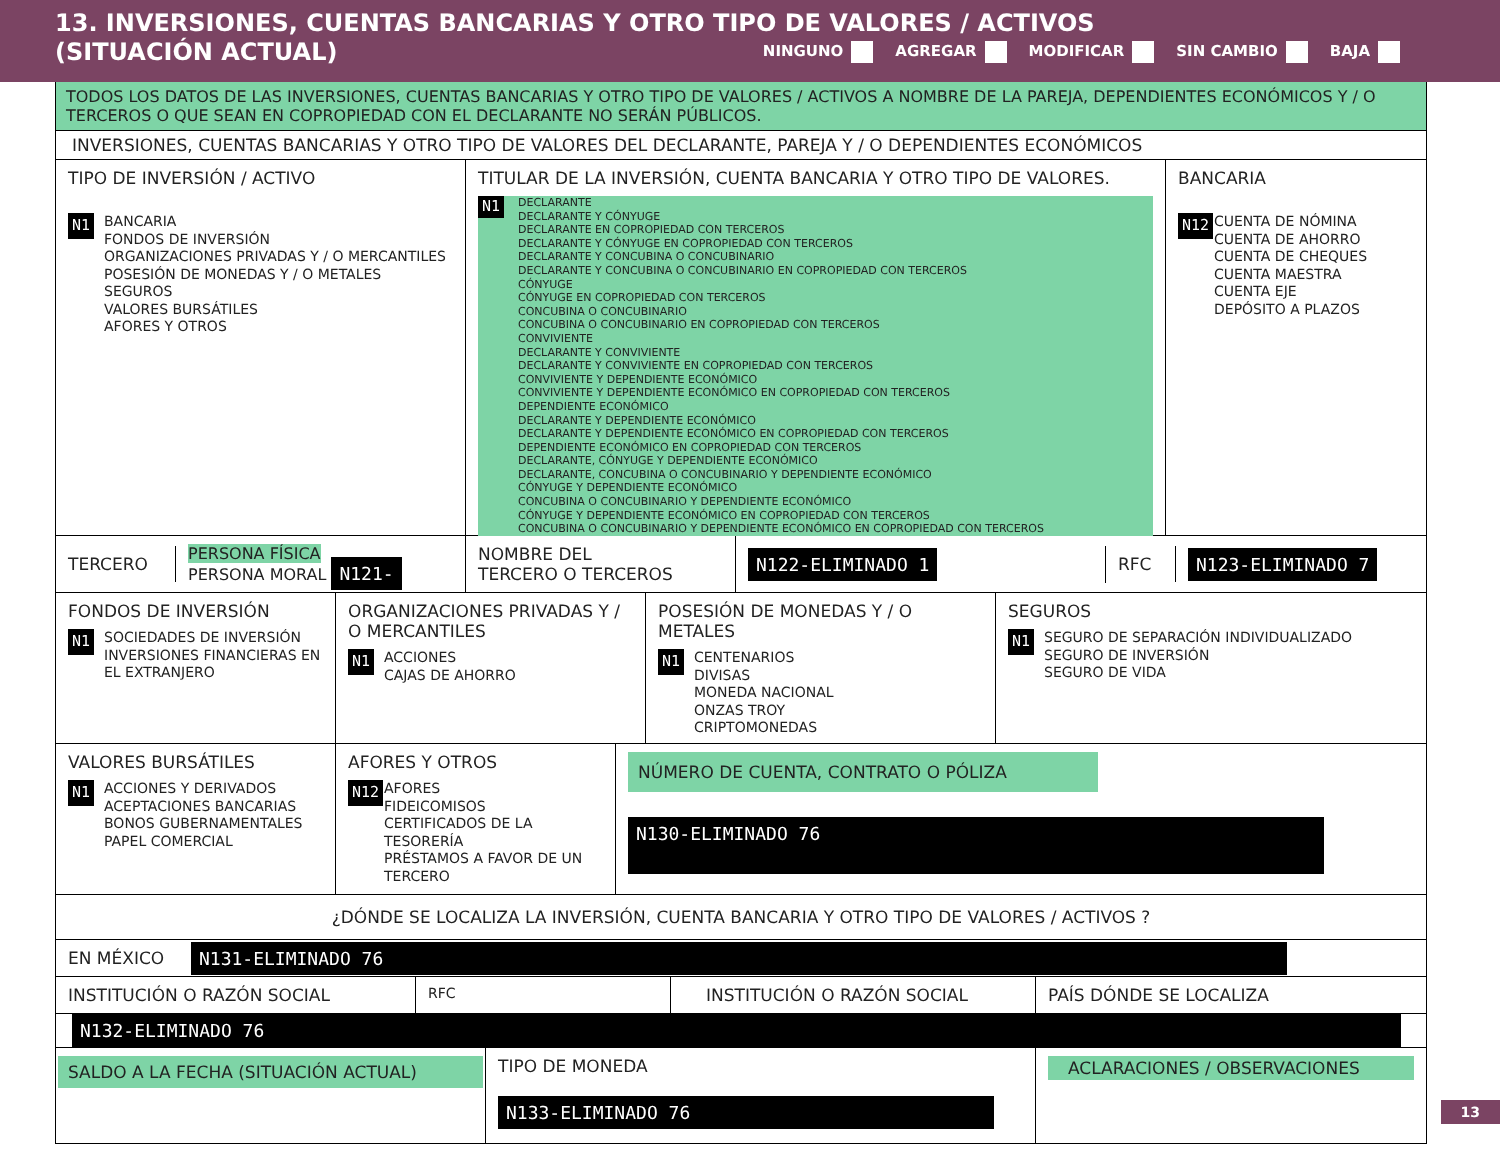13. INVERSIONES, CUENTAS BANCARIAS Y OTRO TIPO DE VALORES / ACTIVOS
(SITUACIÓN ACTUAL) NINGUNO AGREGAR MODIFICAR SIN CAMBIO BAJA
TODOS LOS DATOS DE LAS INVERSIONES, CUENTAS BANCARIAS Y OTRO TIPO DE VALORES / ACTIVOS A NOMBRE DE LA PAREJA, DEPENDIENTES ECONÓMICOS Y / O TERCEROS O QUE SEAN EN COPROPIEDAD CON EL DECLARANTE NO SERÁN PÚBLICOS.
INVERSIONES, CUENTAS BANCARIAS Y OTRO TIPO DE VALORES DEL DECLARANTE, PAREJA Y / O DEPENDIENTES ECONÓMICOS
TIPO DE INVERSIÓN / ACTIVO
N1 BANCARIA
FONDOS DE INVERSIÓN
ORGANIZACIONES PRIVADAS Y / O MERCANTILES
POSESIÓN DE MONEDAS Y / O METALES
SEGUROS
VALORES BURSÁTILES
AFORES Y OTROS
TITULAR DE LA INVERSIÓN, CUENTA BANCARIA Y OTRO TIPO DE VALORES.
N1 DECLARANTE
DECLARANTE Y CÓNYUGE
DECLARANTE EN COPROPIEDAD CON TERCEROS
DECLARANTE Y CÓNYUGE EN COPROPIEDAD CON TERCEROS
DECLARANTE Y CONCUBINA O CONCUBINARIO
DECLARANTE Y CONCUBINA O CONCUBINARIO EN COPROPIEDAD CON TERCEROS
CÓNYUGE
CÓNYUGE EN COPROPIEDAD CON TERCEROS
CONCUBINA O CONCUBINARIO
CONCUBINA O CONCUBINARIO EN COPROPIEDAD CON TERCEROS
CONVIVIENTE
DECLARANTE Y CONVIVIENTE
DECLARANTE Y CONVIVIENTE EN COPROPIEDAD CON TERCEROS
CONVIVIENTE Y DEPENDIENTE ECONÓMICO
CONVIVIENTE Y DEPENDIENTE ECONÓMICO EN COPROPIEDAD CON TERCEROS
DEPENDIENTE ECONÓMICO
DECLARANTE Y DEPENDIENTE ECONÓMICO
DECLARANTE Y DEPENDIENTE ECONÓMICO EN COPROPIEDAD CON TERCEROS
DEPENDIENTE ECONÓMICO EN COPROPIEDAD CON TERCEROS
DECLARANTE, CÓNYUGE Y DEPENDIENTE ECONÓMICO
DECLARANTE, CONCUBINA O CONCUBINARIO Y DEPENDIENTE ECONÓMICO
CÓNYUGE Y DEPENDIENTE ECONÓMICO
CONCUBINA O CONCUBINARIO Y DEPENDIENTE ECONÓMICO
CÓNYUGE Y DEPENDIENTE ECONÓMICO EN COPROPIEDAD CON TERCEROS
CONCUBINA O CONCUBINARIO Y DEPENDIENTE ECONÓMICO EN COPROPIEDAD CON TERCEROS
BANCARIA
N12 CUENTA DE NÓMINA
CUENTA DE AHORRO
CUENTA DE CHEQUES
CUENTA MAESTRA
CUENTA EJE
DEPÓSITO A PLAZOS
TERCERO
PERSONA FÍSICA
PERSONA MORAL N121-
NOMBRE DEL
TERCERO O TERCEROS
N122-ELIMINADO 1
RFC
N123-ELIMINADO 7
FONDOS DE INVERSIÓN
N1 SOCIEDADES DE INVERSIÓN
INVERSIONES FINANCIERAS EN EL EXTRANJERO
ORGANIZACIONES PRIVADAS Y / O MERCANTILES
N1 ACCIONES
CAJAS DE AHORRO
POSESIÓN DE MONEDAS Y / O METALES
N1 CENTENARIOS
DIVISAS
MONEDA NACIONAL
ONZAS TROY
CRIPTOMONEDAS
SEGUROS
N1 SEGURO DE SEPARACIÓN INDIVIDUALIZADO
SEGURO DE INVERSIÓN
SEGURO DE VIDA
VALORES BURSÁTILES
N1 ACCIONES Y DERIVADOS
ACEPTACIONES BANCARIAS
BONOS GUBERNAMENTALES
PAPEL COMERCIAL
AFORES Y OTROS
N12 AFORES
FIDEICOMISOS
CERTIFICADOS DE LA TESORERÍA
PRÉSTAMOS A FAVOR DE UN TERCERO
NÚMERO DE CUENTA, CONTRATO O PÓLIZA
N130-ELIMINADO 76
¿DÓNDE SE LOCALIZA LA INVERSIÓN, CUENTA BANCARIA Y OTRO TIPO DE VALORES / ACTIVOS ?
EN MÉXICO N131-ELIMINADO 76
INSTITUCIÓN O RAZÓN SOCIAL
RFC
INSTITUCIÓN O RAZÓN SOCIAL PAÍS DÓNDE SE LOCALIZA
N132-ELIMINADO 76
SALDO A LA FECHA (SITUACIÓN ACTUAL)
TIPO DE MONEDA
N133-ELIMINADO 76
ACLARACIONES / OBSERVACIONES
13